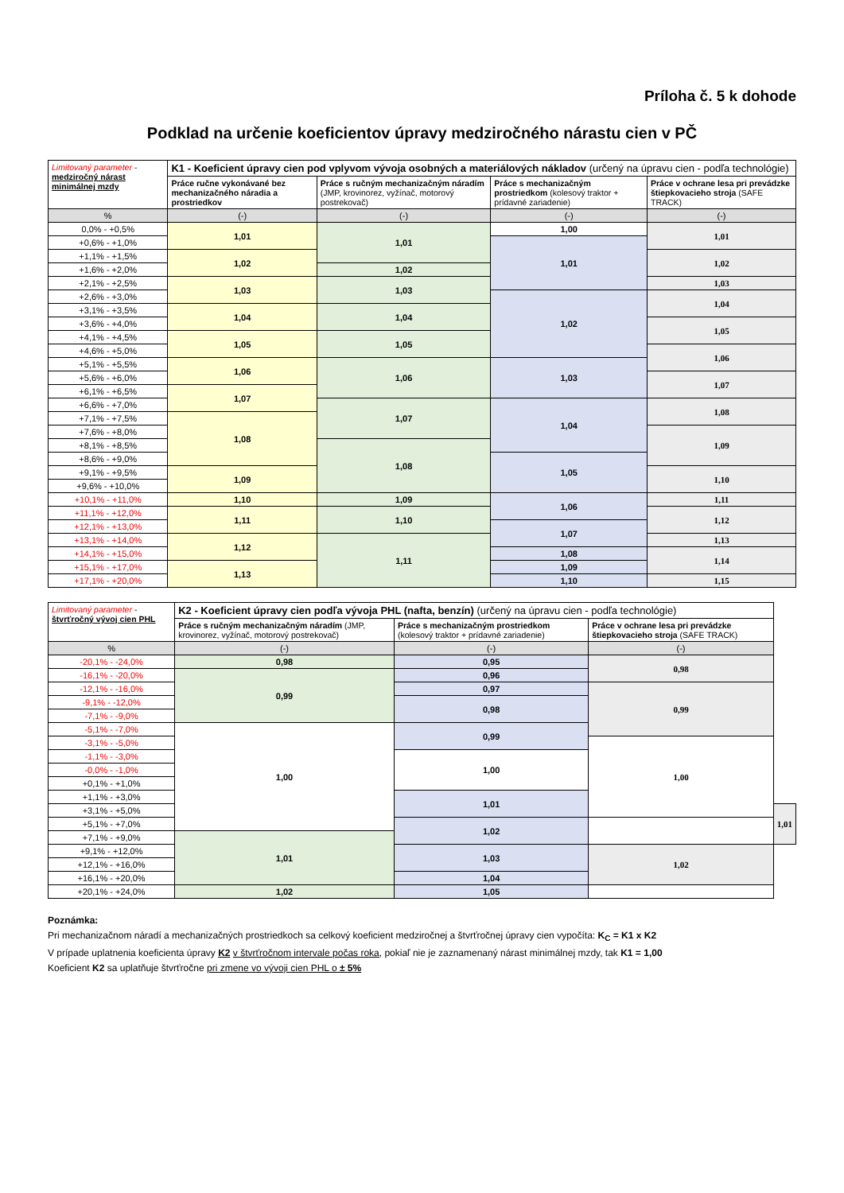Príloha č. 5 k dohode
Podklad na určenie koeficientov úpravy medziročného nárastu cien v PČ
| Limitovaný parameter - medziročný nárast minimálnej mzdy | K1 - Koeficient úpravy cien pod vplyvom vývoja osobných a materiálových nákladov (určený na úpravu cien - podľa technológie) | | | |
| --- | --- | --- | --- | --- |
| | Práce ručne vykonávané bez mechanizačného náradia a prostriedkov | Práce s ručným mechanizačným náradím (JMP, krovinorez, vyžínač, motorový postrekovač) | Práce s mechanizačným prostriedkom (kolesový traktor + prídavné zariadenie) | Práce v ochrane lesa pri prevádzke štiepkovacieho stroja (SAFE TRACK) |
| % | (-) | (-) | (-) | (-) |
| 0,0% - +0,5% | 1,01 | 1,01 | 1,00 | 1,01 |
| +0,6% - +1,0% | | | 1,01 | |
| +1,1% - +1,5% | 1,02 | | | 1,02 |
| +1,6% - +2,0% | | 1,02 | | |
| +2,1% - +2,5% | 1,03 | 1,03 | | 1,03 |
| +2,6% - +3,0% | | | 1,02 | 1,04 |
| +3,1% - +3,5% | 1,04 | 1,04 | | |
| +3,6% - +4,0% | | | | 1,05 |
| +4,1% - +4,5% | 1,05 | 1,05 | | |
| +4,6% - +5,0% | | | | 1,06 |
| +5,1% - +5,5% | 1,06 | 1,06 | 1,03 | |
| +5,6% - +6,0% | | | | 1,07 |
| +6,1% - +6,5% | 1,07 | | | |
| +6,6% - +7,0% | | 1,07 | 1,04 | 1,08 |
| +7,1% - +7,5% | 1,08 | | | |
| +7,6% - +8,0% | | | | 1,09 |
| +8,1% - +8,5% | | 1,08 | | |
| +8,6% - +9,0% | | | 1,05 | |
| +9,1% - +9,5% | 1,09 | | | 1,10 |
| +9,6% - +10,0% | | | | |
| +10,1% - +11,0% | 1,10 | 1,09 | 1,06 | 1,11 |
| +11,1% - +12,0% | 1,11 | 1,10 | | 1,12 |
| +12,1% - +13,0% | | | 1,07 | |
| +13,1% - +14,0% | 1,12 | 1,11 | | 1,13 |
| +14,1% - +15,0% | | | 1,08 | 1,14 |
| +15,1% - +17,0% | 1,13 | | 1,09 | |
| +17,1% - +20,0% | | | 1,10 | 1,15 |
| Limitovaný parameter - štvrťročný vývoj cien PHL | K2 - Koeficient úpravy cien podľa vývoja PHL (nafta, benzín) (určený na úpravu cien - podľa technológie) | | | |
| --- | --- | --- | --- | --- |
| | Práce s ručným mechanizačným náradím (JMP, krovinorez, vyžínač, motorový postrekovač) | Práce s mechanizačným prostriedkom (kolesový traktor + prídavné zariadenie) | Práce v ochrane lesa pri prevádzke štiepkovacieho stroja (SAFE TRACK) | |
| % | (-) | (-) | (-) | |
| -20,1% - -24,0% | 0,98 | 0,95 | 0,98 | |
| -16,1% - -20,0% | 0,99 | 0,96 | | |
| -12,1% - -16,0% | | 0,97 | 0,99 | |
| -9,1% - -12,0% | | 0,98 | | |
| -7,1% - -9,0% | | | | |
| -5,1% - -7,0% | 1,00 | 0,99 | | |
| -3,1% - -5,0% | | | 1,00 | |
| -1,1% - -3,0% | | 1,00 | | |
| -0,0% - -1,0% | | | | |
| +0,1% - +1,0% | | | | |
| +1,1% - +3,0% | | 1,01 | | |
| +3,1% - +5,0% | | | | 1,01 |
| +5,1% - +7,0% | | 1,02 | | |
| +7,1% - +9,0% | 1,01 | | | |
| +9,1% - +12,0% | | 1,03 | 1,02 | |
| +12,1% - +16,0% | | | | |
| +16,1% - +20,0% | | 1,04 | | |
| +20,1% - +24,0% | 1,02 | 1,05 | | |
Poznámka:
Pri mechanizačnom náradí a mechanizačných prostriedkoch sa celkový koeficient medziročnej a štvrťročnej úpravy cien vypočíta: K<sub>C</sub> = K1 x K2
V prípade uplatnenia koeficienta úpravy K2 v štvrťročnom intervale počas roka, pokiaľ nie je zaznamenaný nárast minimálnej mzdy, tak K1 = 1,00
Koeficient K2 sa uplatňuje štvrťročne pri zmene vo vývoji cien PHL o ± 5%